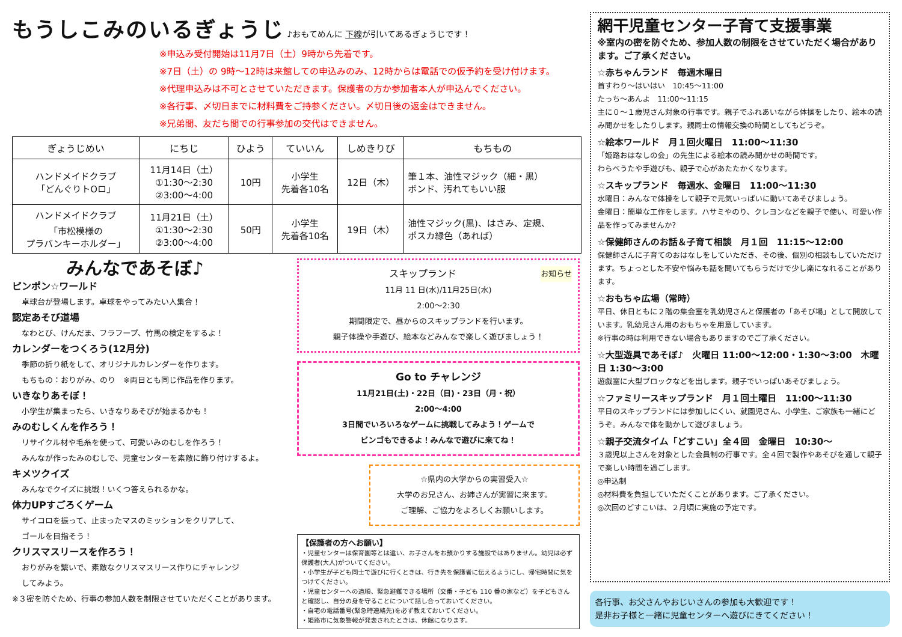もうしこみのいるぎょうじ
♪おもてめんに 下線が引いてあるぎょうじです！
※申込み受付開始は11月7日（土）9時から先着です。
※7日（土）の 9時～12時は来館しての申込みのみ、12時からは電話での仮予約を受け付けます。
※代理申込みは不可とさせていただきます。保護者の方か参加者本人が申込んでください。
※各行事、〆切日までに材料費をご持参ください。〆切日後の返金はできません。
※兄弟間、友だち間での行事参加の交代はできません。
| ぎょうじめい | にちじ | ひよう | ていいん | しめきりび | もちもの |
| --- | --- | --- | --- | --- | --- |
| ハンドメイドクラブ 「どんぐりトOロ」 | 11月14日（土） ①1:30～2:30 ②3:00～4:00 | 10円 | 小学生 先着各10名 | 12日（木） | 筆１本、油性マジック（細・黒） ボンド、汚れてもいい服 |
| ハンドメイドクラブ 「市松模様の プラバンキーホルダー」 | 11月21日（土） ①1:30～2:30 ②3:00～4:00 | 50円 | 小学生 先着各10名 | 19日（木） | 油性マジック(黒)、はさみ、定規、 ポスカ緑色（あれば） |
みんなであそぼ♪
ピンポン☆ワールド
卓球台が登場します。卓球をやってみたい人集合！
認定あそび道場
なわとび、けんだま、フラフープ、竹馬の検定をするよ！
カレンダーをつくろう(12月分)
季節の折り紙をして、オリジナルカレンダーを作ります。
もちもの：おりがみ、のり　※両日とも同じ作品を作ります。
いきなりあそぼ！
小学生が集まったら、いきなりあそびが始まるかも！
みのむしくんを作ろう！
リサイクル材や毛糸を使って、可愛いみのむしを作ろう！
みんなが作ったみのむしで、児童センターを素敵に飾り付けするよ。
キメツクイズ
みんなでクイズに挑戦！いくつ答えられるかな。
体力UPすごろくゲーム
サイコロを振って、止まったマスのミッションをクリアして、
ゴールを目指そう！
クリスマスリースを作ろう！
おりがみを繋いで、素敵なクリスマスリース作りにチャレンジ
してみよう。
※３密を防ぐため、行事の参加人数を制限させていただくことがあります。
お知らせ スキップランド
11月 11 日(水)/11月25日(水)
2:00～2:30
期間限定で、昼からのスキップランドを行います。
親子体操や手遊び、絵本などみんなで楽しく遊びましょう！
Go to チャレンジ
11月21日(土)・22日（日)・23日（月・祝）
2:00～4:00
3日間でいろいろなゲームに挑戦してみよう！ゲームで
ビンゴもできるよ！みんなで遊びに来てね！
☆県内の大学からの実習受入☆
大学のお兄さん、お姉さんが実習に来ます。
ご理解、ご協力をよろしくお願いします。
【保護者の方へお願い】
・児童センターは保育園等とは違い、お子さんをお預かりする施設ではありません。幼児は必ず保護者(大人)がついてください。
・小学生が子ども同士で遊びに行くときは、行き先を保護者に伝えるようにし、帰宅時間に気をつけてください。
・児童センターへの道順、緊急避難できる場所（交番・子ども 110 番の家など）を子どもさんと確認し、自分の身を守ることについて話し合っておいてください。
・自宅の電話番号(緊急時連絡先)を必ず教えておいてください。
・姫路市に気象警報が発表されたときは、休館になります。
網干児童センター子育て支援事業
※室内の密を防ぐため、参加人数の制限をさせていただく場合があります。ご了承ください。
☆赤ちゃんランド　毎週木曜日
首すわり～はいはい　10:45～11:00
たっち～あんよ　11:00～11:15
主に０～１歳児さん対象の行事です。親子でふれあいながら体操をしたり、絵本の読み聞かせをしたりします。親同士の情報交換の時間としてもどうぞ。
☆絵本ワールド　月１回火曜日　11:00～11:30
「姫路おはなしの会」の先生による絵本の読み聞かせの時間です。
わらべうたや手遊びも、親子で心があたたかくなります。
☆スキップランド　毎週水、金曜日　11:00～11:30
水曜日：みんなで体操をして親子で元気いっぱいに動いてあそびましょう。
金曜日：簡単な工作をします。ハサミやのり、クレヨンなどを親子で使い、可愛い作品を作ってみませんか?
☆保健師さんのお話＆子育て相談　月１回　11:15～12:00
保健師さんに子育てのおはなしをしていただき、その後、個別の相談もしていただけます。ちょっとした不安や悩みも話を聞いてもらうだけで少し楽になれることがあります。
☆おもちゃ広場（常時）
平日、休日ともに２階の集会室を乳幼児さんと保護者の「あそび場」として開放しています。乳幼児さん用のおもちゃを用意しています。
※行事の時は利用できない場合もありますのでご了承ください。
☆大型遊具であそぼ♪　火曜日 11:00～12:00・1:30～3:00　木曜日 1:30～3:00
遊戯室に大型ブロックなどを出します。親子でいっぱいあそびましょう。
☆ファミリースキップランド　月１回土曜日　11:00～11:30
平日のスキップランドには参加しにくい、就園児さん、小学生、ご家族も一緒にどうぞ。みんなで体を動かして遊びましょう。
☆親子交流タイム「どすこい」全４回　金曜日　10:30～
３歳児以上さんを対象とした会員制の行事です。全４回で製作やあそびを通して親子で楽しい時間を過ごします。
◎申込制
◎材料費を負担していただくことがあります。ご了承ください。
◎次回のどすこいは、２月頃に実施の予定です。
各行事、お父さんやおじいさんの参加も大歓迎です！
是非お子様と一緒に児童センターへ遊びにきてください！